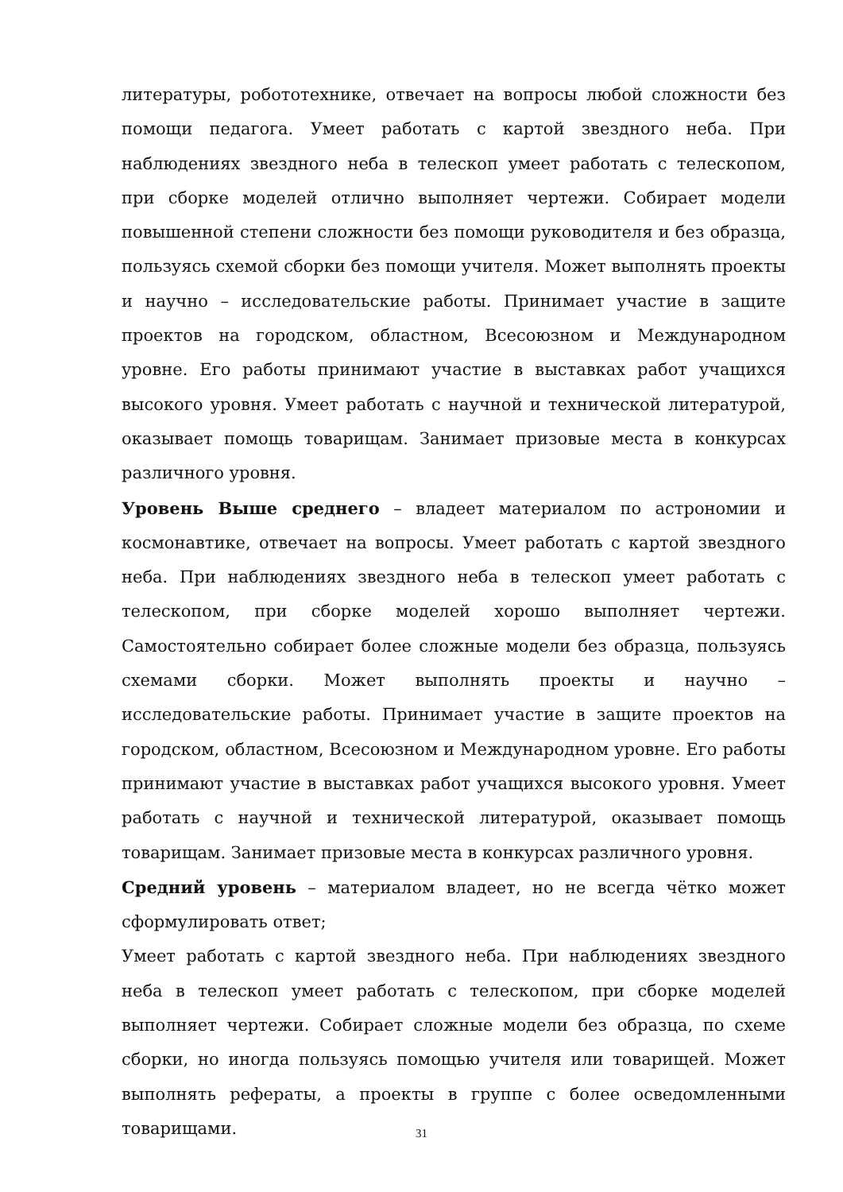литературы, робототехнике, отвечает на вопросы любой сложности без помощи педагога. Умеет работать с картой звездного неба. При наблюдениях звездного неба в телескоп умеет работать с телескопом, при сборке моделей отлично выполняет чертежи. Собирает модели повышенной степени сложности без помощи руководителя и без образца, пользуясь схемой сборки без помощи учителя. Может выполнять проекты и научно – исследовательские работы. Принимает участие в защите проектов на городском, областном, Всесоюзном и Международном уровне. Его работы принимают участие в выставках работ учащихся высокого уровня. Умеет работать с научной и технической литературой, оказывает помощь товарищам. Занимает призовые места в конкурсах различного уровня.
Уровень Выше среднего – владеет материалом по астрономии и космонавтике, отвечает на вопросы. Умеет работать с картой звездного неба. При наблюдениях звездного неба в телескоп умеет работать с телескопом, при сборке моделей хорошо выполняет чертежи. Самостоятельно собирает более сложные модели без образца, пользуясь схемами сборки. Может выполнять проекты и научно – исследовательские работы. Принимает участие в защите проектов на городском, областном, Всесоюзном и Международном уровне. Его работы принимают участие в выставках работ учащихся высокого уровня. Умеет работать с научной и технической литературой, оказывает помощь товарищам. Занимает призовые места в конкурсах различного уровня.
Средний уровень – материалом владеет, но не всегда чётко может сформулировать ответ;
Умеет работать с картой звездного неба. При наблюдениях звездного неба в телескоп умеет работать с телескопом, при сборке моделей выполняет чертежи. Собирает сложные модели без образца, по схеме сборки, но иногда пользуясь помощью учителя или товарищей. Может выполнять рефераты, а проекты в группе с более осведомленными товарищами.
31